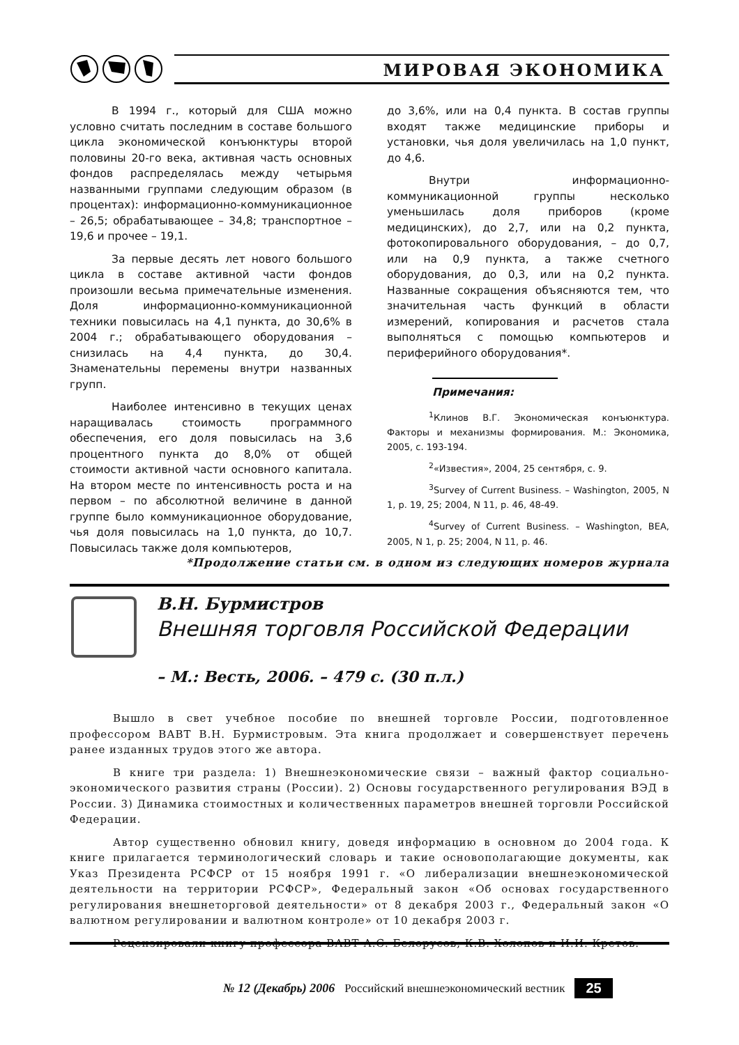МИРОВАЯ ЭКОНОМИКА
В 1994 г., который для США можно условно считать последним в составе большого цикла экономической конъюнктуры второй половины 20-го века, активная часть основных фондов распределялась между четырьмя названными группами следующим образом (в процентах): информационно-коммуникационное – 26,5; обрабатывающее – 34,8; транспортное – 19,6 и прочее – 19,1.
За первые десять лет нового большого цикла в составе активной части фондов произошли весьма примечательные изменения. Доля информационно-коммуникационной техники повысилась на 4,1 пункта, до 30,6% в 2004 г.; обрабатывающего оборудования – снизилась на 4,4 пункта, до 30,4. Знаменательны перемены внутри названных групп.
Наиболее интенсивно в текущих ценах наращивалась стоимость программного обеспечения, его доля повысилась на 3,6 процентного пункта до 8,0% от общей стоимости активной части основного капитала. На втором месте по интенсивность роста и на первом – по абсолютной величине в данной группе было коммуникационное оборудование, чья доля повысилась на 1,0 пункта, до 10,7. Повысилась также доля компьютеров,
до 3,6%, или на 0,4 пункта. В состав группы входят также медицинские приборы и установки, чья доля увеличилась на 1,0 пункт, до 4,6.
Внутри информационно-коммуникационной группы несколько уменьшилась доля приборов (кроме медицинских), до 2,7, или на 0,2 пункта, фотокопировального оборудования, – до 0,7, или на 0,9 пункта, а также счетного оборудования, до 0,3, или на 0,2 пункта. Названные сокращения объясняются тем, что значительная часть функций в области измерений, копирования и расчетов стала выполняться с помощью компьютеров и периферийного оборудования*.
Примечания:
<sup>1</sup> Клинов В.Г. Экономическая конъюнктура. Факторы и механизмы формирования. М.: Экономика, 2005, с. 193-194.
<sup>2</sup> «Известия», 2004, 25 сентября, с. 9.
<sup>3</sup> Survey of Current Business. – Washington, 2005, N 1, p. 19, 25; 2004, N 11, p. 46, 48-49.
<sup>4</sup> Survey of Current Business. – Washington, BEA, 2005, N 1, p. 25; 2004, N 11, p. 46.
*Продолжение статьи см. в одном из следующих номеров журнала
В.Н. Бурмистров
Внешняя торговля Российской Федерации
– М.: Весть, 2006. – 479 с. (30 п.л.)
Вышло в свет учебное пособие по внешней торговле России, подготовленное профессором ВАВТ В.Н. Бурмистровым. Эта книга продолжает и совершенствует перечень ранее изданных трудов этого же автора.
В книге три раздела: 1) Внешнеэкономические связи – важный фактор социально-экономического развития страны (России). 2) Основы государственного регулирования ВЭД в России. 3) Динамика стоимостных и количественных параметров внешней торговли Российской Федерации.
Автор существенно обновил книгу, доведя информацию в основном до 2004 года. К книге прилагается терминологический словарь и такие основополагающие документы, как Указ Президента РСФСР от 15 ноября 1991 г. «О либерализации внешнеэкономической деятельности на территории РСФСР», Федеральный закон «Об основах государственного регулирования внешнеторговой деятельности» от 8 декабря 2003 г., Федеральный закон «О валютном регулировании и валютном контроле» от 10 декабря 2003 г.
Рецензировали книгу профессора ВАВТ А.С. Белорусов, К.В. Холопов и И.И. Кретов.
№ 12 (Декабрь) 2006 Российский внешнеэкономический вестник 25